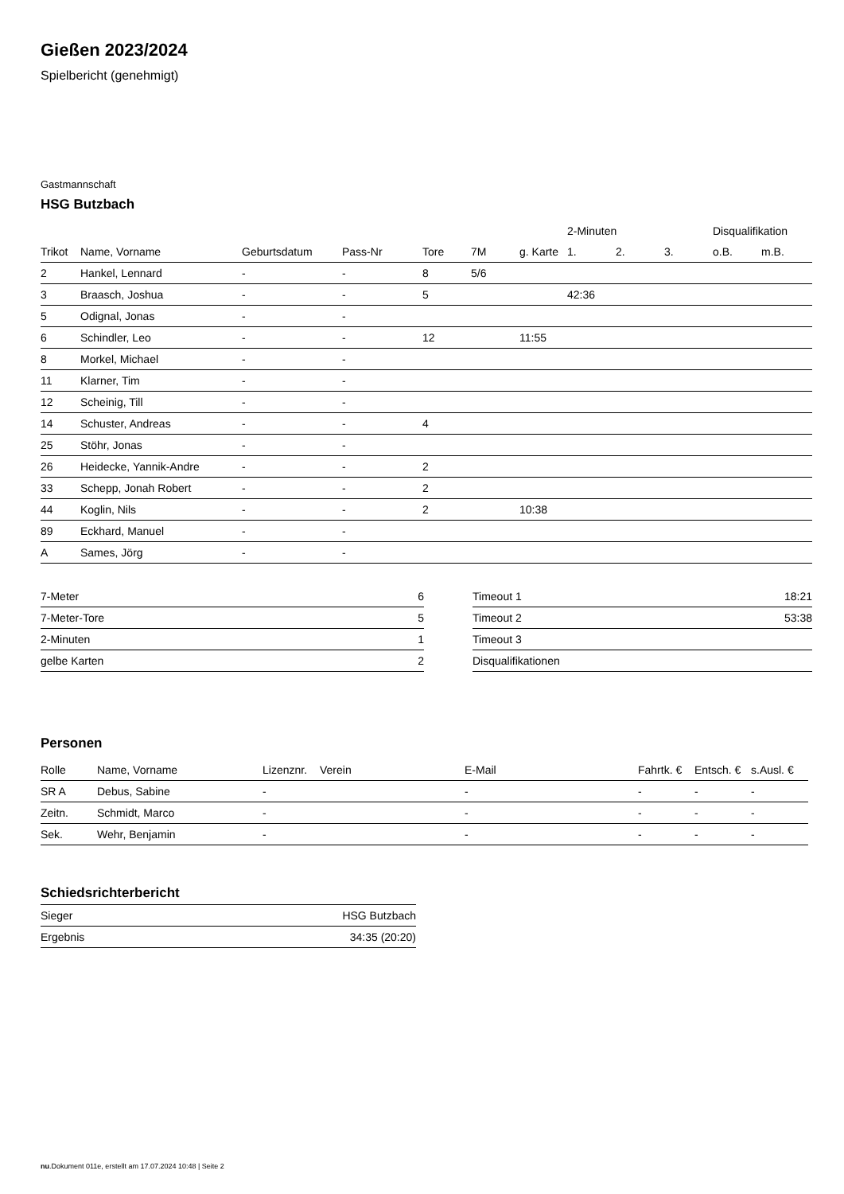Gießen 2023/2024
Spielbericht (genehmigt)
Gastmannschaft
HSG Butzbach
| | | | | | | | 2-Minuten | | | Disqualifikation | |
| --- | --- | --- | --- | --- | --- | --- | --- | --- | --- | --- | --- |
| Trikot | Name, Vorname | Geburtsdatum | Pass-Nr | Tore | 7M | g. Karte | 1. | 2. | 3. | o.B. | m.B. |
| 2 | Hankel, Lennard | - | - | 8 | 5/6 | | | | | | |
| 3 | Braasch, Joshua | - | - | 5 | | | 42:36 | | | | |
| 5 | Odignal, Jonas | - | - | | | | | | | | |
| 6 | Schindler, Leo | - | - | 12 | | 11:55 | | | | | |
| 8 | Morkel, Michael | - | - | | | | | | | | |
| 11 | Klarner, Tim | - | - | | | | | | | | |
| 12 | Scheinig, Till | - | - | | | | | | | | |
| 14 | Schuster, Andreas | - | - | 4 | | | | | | | |
| 25 | Stöhr, Jonas | - | - | | | | | | | | |
| 26 | Heidecke, Yannik-Andre | - | - | 2 | | | | | | | |
| 33 | Schepp, Jonah Robert | - | - | 2 | | | | | | | |
| 44 | Koglin, Nils | - | - | 2 | | 10:38 | | | | | |
| 89 | Eckhard, Manuel | - | - | | | | | | | | |
| A | Sames, Jörg | - | - | | | | | | | | |
| 7-Meter | 6 |
| 7-Meter-Tore | 5 |
| 2-Minuten | 1 |
| gelbe Karten | 2 |
| Timeout 1 | 18:21 |
| Timeout 2 | 53:38 |
| Timeout 3 | |
| Disqualifikationen | |
Personen
| Rolle | Name, Vorname | Lizenznr. | Verein | E-Mail | Fahrtk. € | Entsch. € | s.Ausl. € |
| --- | --- | --- | --- | --- | --- | --- | --- |
| SR A | Debus, Sabine | - | | - | - | - | - |
| Zeitn. | Schmidt, Marco | - | | - | - | - | - |
| Sek. | Wehr, Benjamin | - | | - | - | - | - |
Schiedsrichterbericht
| Sieger | HSG Butzbach |
| Ergebnis | 34:35 (20:20) |
nu.Dokument 011e, erstellt am 17.07.2024 10:48 | Seite 2